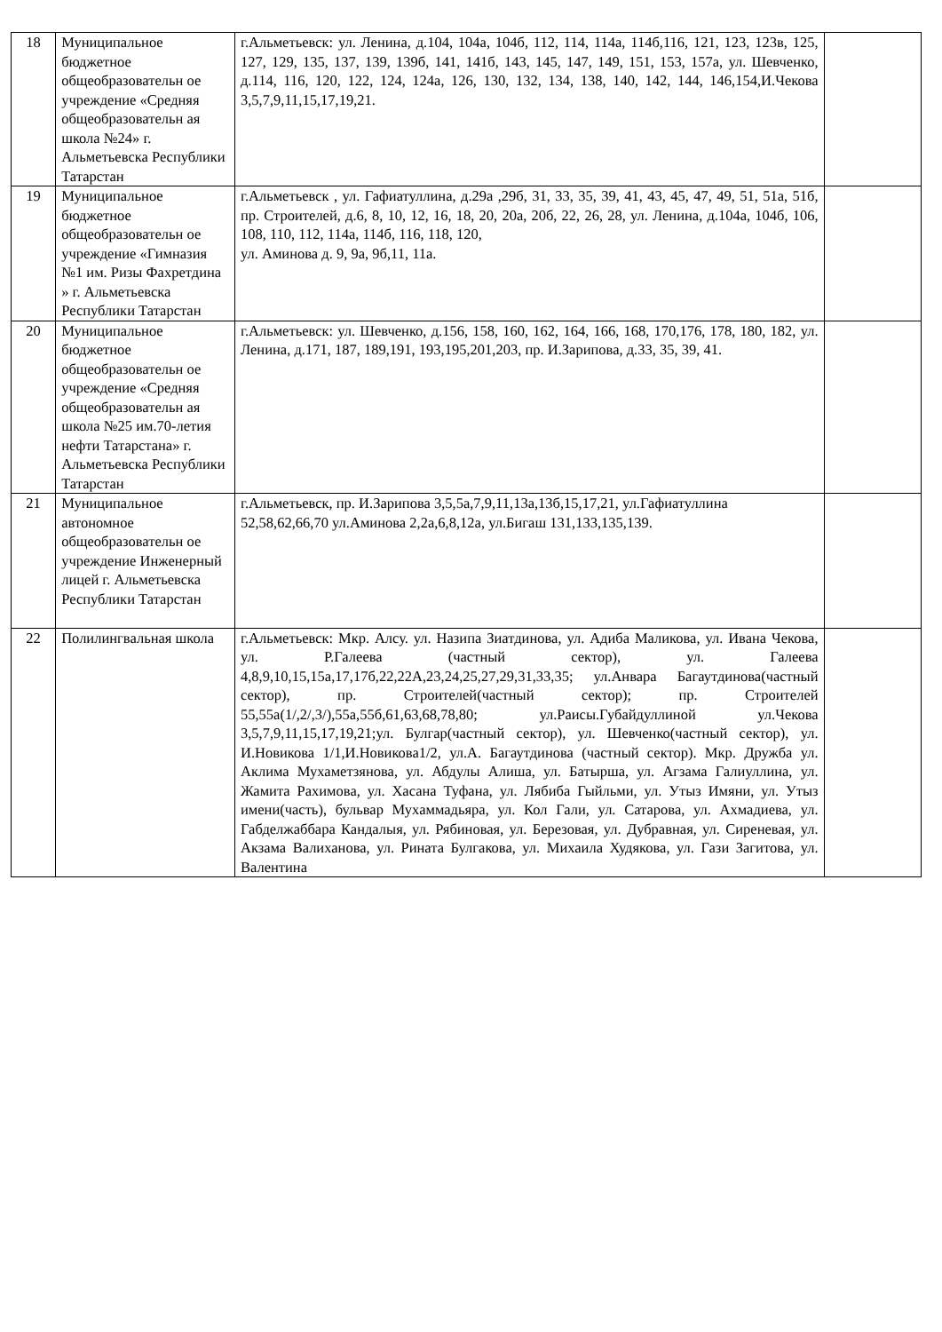| 18 | Муниципальное бюджетное общеобразовательн ое учреждение «Средняя общеобразовательн ая школа №24» г. Альметьевска Республики Татарстан | г.Альметьевск: ул. Ленина, д.104, 104а, 104б, 112, 114, 114а, 114б,116, 121, 123, 123в, 125, 127, 129, 135, 137, 139, 139б, 141, 141б, 143, 145, 147, 149, 151, 153, 157а, ул. Шевченко, д.114, 116, 120, 122, 124, 124а, 126, 130, 132, 134, 138, 140, 142, 144, 146,154,И.Чекова 3,5,7,9,11,15,17,19,21. | |
| 19 | Муниципальное бюджетное общеобразовательн ое учреждение «Гимназия №1 им. Ризы Фахретдина » г. Альметьевска Республики Татарстан | г.Альметьевск , ул. Гафиатуллина, д.29а ,29б, 31, 33, 35, 39, 41, 43, 45, 47, 49, 51, 51а, 51б, пр. Строителей, д.6, 8, 10, 12, 16, 18, 20, 20а, 20б, 22, 26, 28, ул. Ленина, д.104а, 104б, 106, 108, 110, 112, 114а, 114б, 116, 118, 120, ул. Аминова д. 9, 9а, 9б,11, 11а. | |
| 20 | Муниципальное бюджетное общеобразовательн ое учреждение «Средняя общеобразовательн ая школа №25 им.70-летия нефти Татарстана» г. Альметьевска Республики Татарстан | г.Альметьевск: ул. Шевченко, д.156, 158, 160, 162, 164, 166, 168, 170,176, 178, 180, 182, ул. Ленина, д.171, 187, 189,191, 193,195,201,203, пр. И.Зарипова, д.33, 35, 39, 41. | |
| 21 | Муниципальное автономное общеобразовательн ое учреждение Инженерный лицей г. Альметьевска Республики Татарстан | г.Альметьевск, пр. И.Зарипова 3,5,5а,7,9,11,13а,13б,15,17,21, ул.Гафиатуллина 52,58,62,66,70 ул.Аминова 2,2а,6,8,12а, ул.Бигаш 131,133,135,139. | |
| 22 | Полилингвальная школа | г.Альметьевск: Мкр. Алсу. ул. Назипа Зиатдинова, ул. Адиба Маликова, ул. Ивана Чекова, ул. Р.Галеева (частный сектор), ул. Галеева 4,8,9,10,15,15а,17,17б,22,22А,23,24,25,27,29,31,33,35; ул.Анвара Багаутдинова(частный сектор), пр. Строителей(частный сектор); пр. Строителей 55,55а(1/,2/,3/),55а,55б,61,63,68,78,80; ул.Раисы.Губайдуллиной ул.Чекова 3,5,7,9,11,15,17,19,21;ул. Булгар(частный сектор), ул. Шевченко(частный сектор), ул. И.Новикова 1/1,И.Новикова1/2, ул.А. Багаутдинова (частный сектор). Мкр. Дружба ул. Аклима Мухаметзянова, ул. Абдулы Алиша, ул. Батырша, ул. Агзама Галиуллина, ул. Жамита Рахимова, ул. Хасана Туфана, ул. Лябиба Гыйльми, ул. Утыз Имяни, ул. Утыз имени(часть), бульвар Мухаммадьяра, ул. Кол Гали, ул. Сатарова, ул. Ахмадиева, ул. Габделжаббара Кандалыя, ул. Рябиновая, ул. Березовая, ул. Дубравная, ул. Сиреневая, ул. Акзама Валиханова, ул. Рината Булгакова, ул. Михаила Худякова, ул. Гази Загитова, ул. Валентина | |